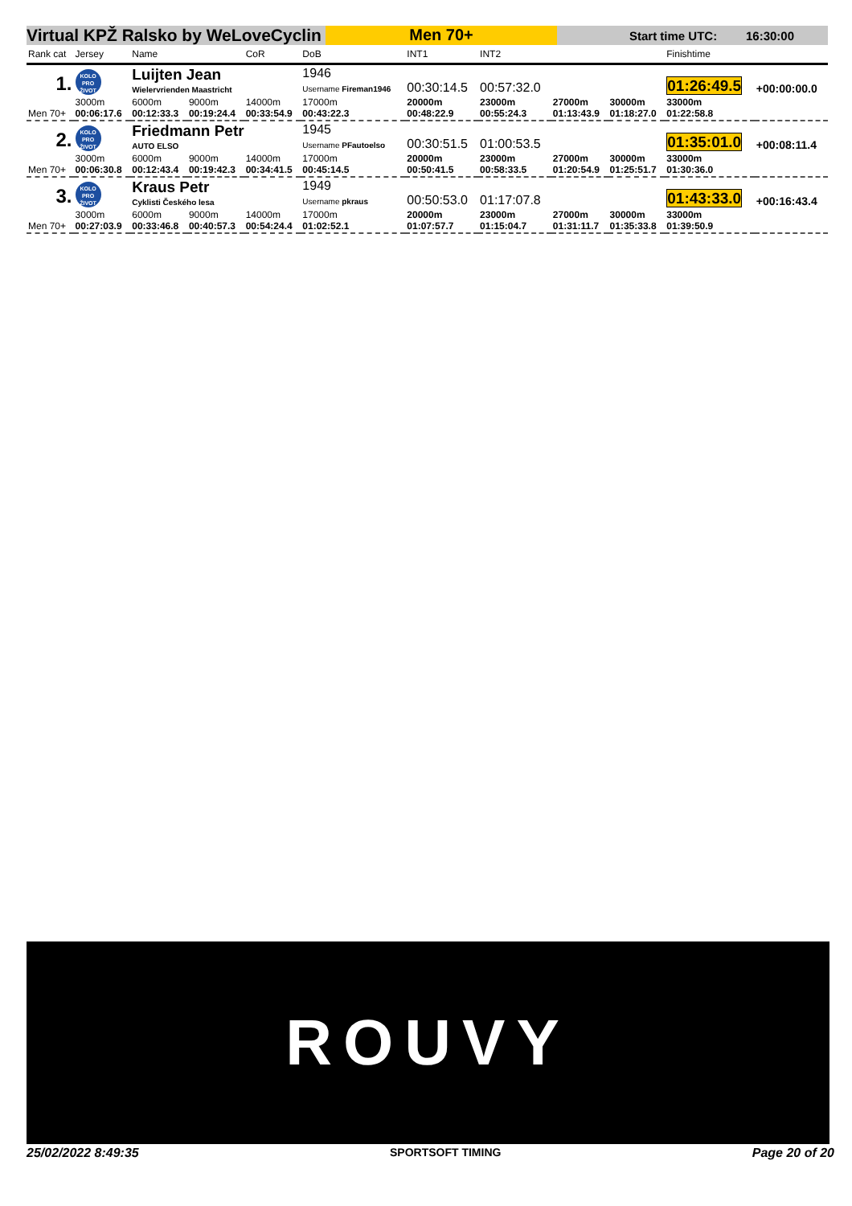Virtual KPŽ Ralsko by WeLoveCyclin
Men 70+
Start time UTC: 16:30:00
| Rank cat | Jersey | Name | | CoR | DoB | INT1 | INT2 | | | Finishtime | |
| --- | --- | --- | --- | --- | --- | --- | --- | --- | --- | --- | --- |
| 1. | KOLO PRO ŽIVOT | Luijten Jean Wielervrienden Maastricht | | | 1946 Username Fireman1946 | 00:30:14.5 | 00:57:32.0 | | | 01:26:49.5 | +00:00:00.0 |
| Men 70+ | 3000m 00:06:17.6 | 6000m 00:12:33.3 | 9000m 00:19:24.4 | 14000m 00:33:54.9 | 17000m 00:43:22.3 | 20000m 00:48:22.9 | 23000m 00:55:24.3 | 27000m 01:13:43.9 | 30000m 01:18:27.0 | 33000m 01:22:58.8 | |
| 2. | KOLO PRO ŽIVOT | Friedmann Petr AUTO ELSO | | | 1945 Username PFautoelso | 00:30:51.5 | 01:00:53.5 | | | 01:35:01.0 | +00:08:11.4 |
| Men 70+ | 3000m 00:06:30.8 | 6000m 00:12:43.4 | 9000m 00:19:42.3 | 14000m 00:34:41.5 | 17000m 00:45:14.5 | 20000m 00:50:41.5 | 23000m 00:58:33.5 | 27000m 01:20:54.9 | 30000m 01:25:51.7 | 33000m 01:30:36.0 | |
| 3. | KOLO PRO ŽIVOT | Kraus Petr Cyklisti Českého lesa | | | 1949 Username pkraus | 00:50:53.0 | 01:17:07.8 | | | 01:43:33.0 | +00:16:43.4 |
| Men 70+ | 3000m 00:27:03.9 | 6000m 00:33:46.8 | 9000m 00:40:57.3 | 14000m 00:54:24.4 | 17000m 01:02:52.1 | 20000m 01:07:57.7 | 23000m 01:15:04.7 | 27000m 01:31:11.7 | 30000m 01:35:33.8 | 33000m 01:39:50.9 | |
ROUVY
25/02/2022 8:49:35 SPORTSOFT TIMING Page 20 of 20